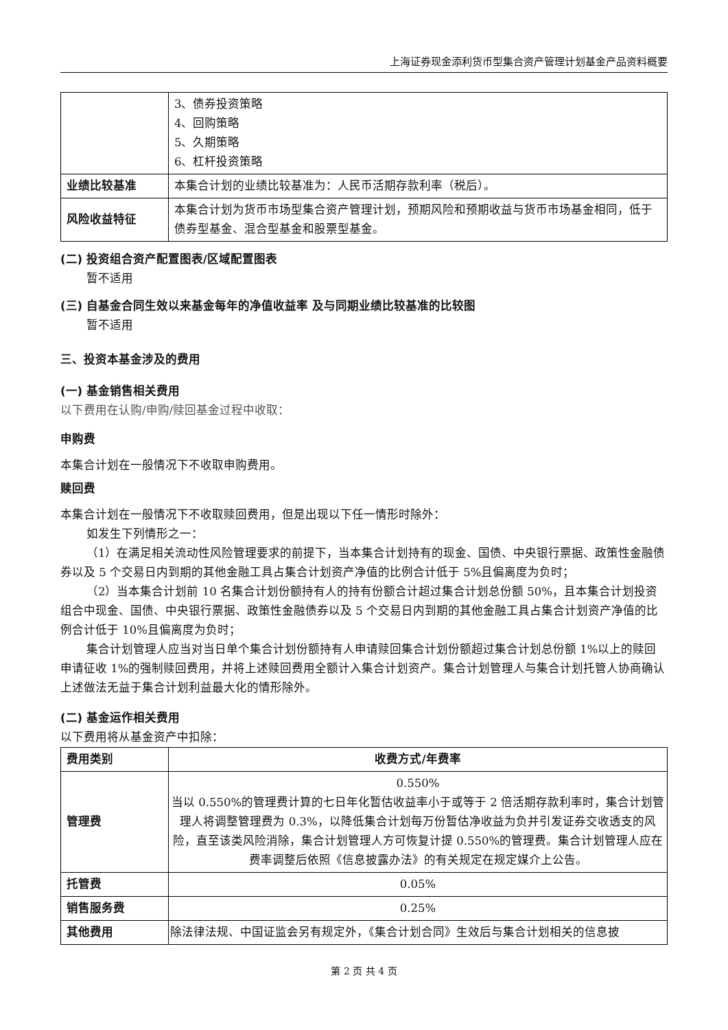上海证券现金添利货币型集合资产管理计划基金产品资料概要
| | 3、债券投资策略 4、回购策略 5、久期策略 6、杠杆投资策略 |
| 业绩比较基准 | 本集合计划的业绩比较基准为：人民币活期存款利率（税后）。 |
| 风险收益特征 | 本集合计划为货币市场型集合资产管理计划，预期风险和预期收益与货币市场基金相同，低于债券型基金、混合型基金和股票型基金。 |
(二) 投资组合资产配置图表/区域配置图表
暂不适用
(三) 自基金合同生效以来基金每年的净值收益率 及与同期业绩比较基准的比较图
暂不适用
三、投资本基金涉及的费用
(一) 基金销售相关费用
以下费用在认购/申购/赎回基金过程中收取：
申购费
本集合计划在一般情况下不收取申购费用。
赎回费
本集合计划在一般情况下不收取赎回费用，但是出现以下任一情形时除外：
如发生下列情形之一：
（1）在满足相关流动性风险管理要求的前提下，当本集合计划持有的现金、国债、中央银行票据、政策性金融债券以及 5 个交易日内到期的其他金融工具占集合计划资产净值的比例合计低于 5%且偏离度为负时；
（2）当本集合计划前 10 名集合计划份额持有人的持有份额合计超过集合计划总份额 50%，且本集合计划投资组合中现金、国债、中央银行票据、政策性金融债券以及 5 个交易日内到期的其他金融工具占集合计划资产净值的比例合计低于 10%且偏离度为负时；
集合计划管理人应当对当日单个集合计划份额持有人申请赎回集合计划份额超过集合计划总份额 1%以上的赎回申请征收 1%的强制赎回费用，并将上述赎回费用全额计入集合计划资产。集合计划管理人与集合计划托管人协商确认上述做法无益于集合计划利益最大化的情形除外。
(二) 基金运作相关费用
以下费用将从基金资产中扣除：
| 费用类别 | 收费方式/年费率 |
| --- | --- |
| 管理费 | 0.550% 当以 0.550%的管理费计算的七日年化暂估收益率小于或等于 2 倍活期存款利率时，集合计划管理人将调整管理费为 0.3%，以降低集合计划每万份暂估净收益为负并引发证券交收透支的风险，直至该类风险消除，集合计划管理人方可恢复计提 0.550%的管理费。集合计划管理人应在费率调整后依照《信息披露办法》的有关规定在规定媒介上公告。 |
| 托管费 | 0.05% |
| 销售服务费 | 0.25% |
| 其他费用 | 除法律法规、中国证监会另有规定外，《集合计划合同》生效后与集合计划相关的信息披 |
第 2 页 共 4 页